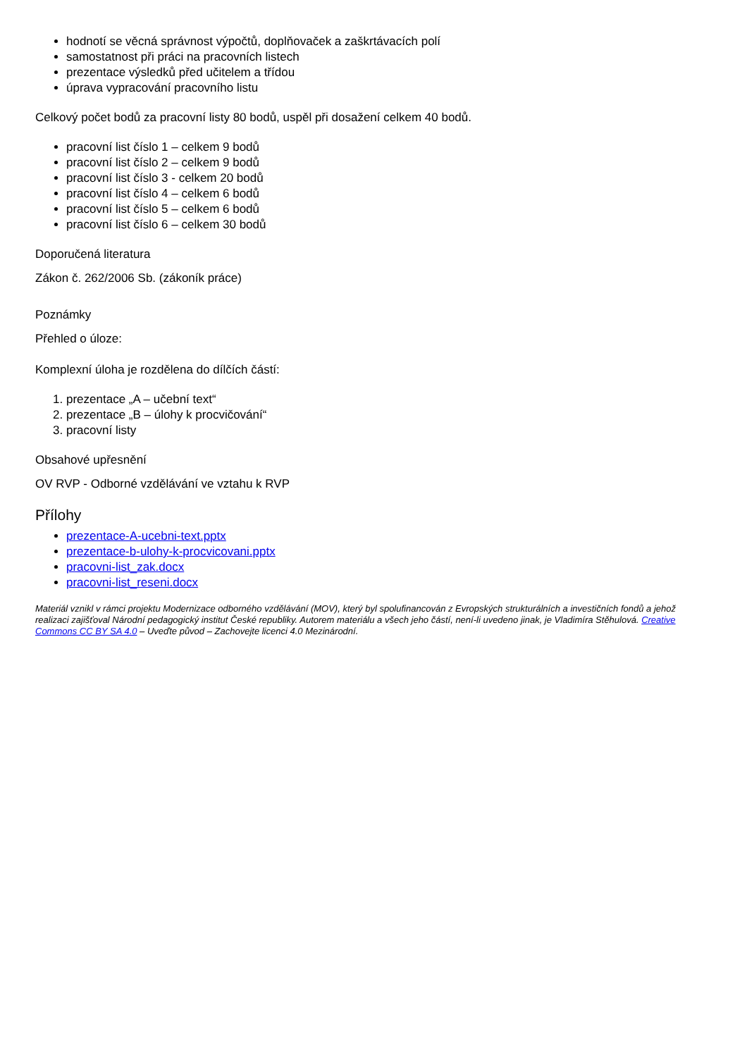hodnotí se věcná správnost výpočtů, doplňovaček a zaškrtávacích polí
samostatnost při práci na pracovních listech
prezentace výsledků před učitelem a třídou
úprava vypracování pracovního listu
Celkový počet bodů za pracovní listy 80 bodů, uspěl při dosažení celkem 40 bodů.
pracovní list číslo 1 – celkem 9 bodů
pracovní list číslo 2 – celkem 9 bodů
pracovní list číslo 3 - celkem 20 bodů
pracovní list číslo 4 – celkem 6 bodů
pracovní list číslo 5 – celkem 6 bodů
pracovní list číslo 6 – celkem 30 bodů
Doporučená literatura
Zákon č. 262/2006 Sb. (zákoník práce)
Poznámky
Přehled o úloze:
Komplexní úloha je rozdělena do dílčích částí:
1. prezentace „A – učební text“
2. prezentace „B – úlohy k procvičování“
3. pracovní listy
Obsahové upřesnění
OV RVP - Odborné vzdělávání ve vztahu k RVP
Přílohy
prezentace-A-ucebni-text.pptx
prezentace-b-ulohy-k-procvicovani.pptx
pracovni-list_zak.docx
pracovni-list_reseni.docx
Materiál vznikl v rámci projektu Modernizace odborného vzdělávání (MOV), který byl spolufinancován z Evropských strukturálních a investičních fondů a jehož realizaci zajišťoval Národní pedagogický institut České republiky. Autorem materiálu a všech jeho částí, není-li uvedeno jinak, je Vladimíra Stěhulová. Creative Commons CC BY SA 4.0 – Uveďte původ – Zachovejte licenci 4.0 Mezinárodní.